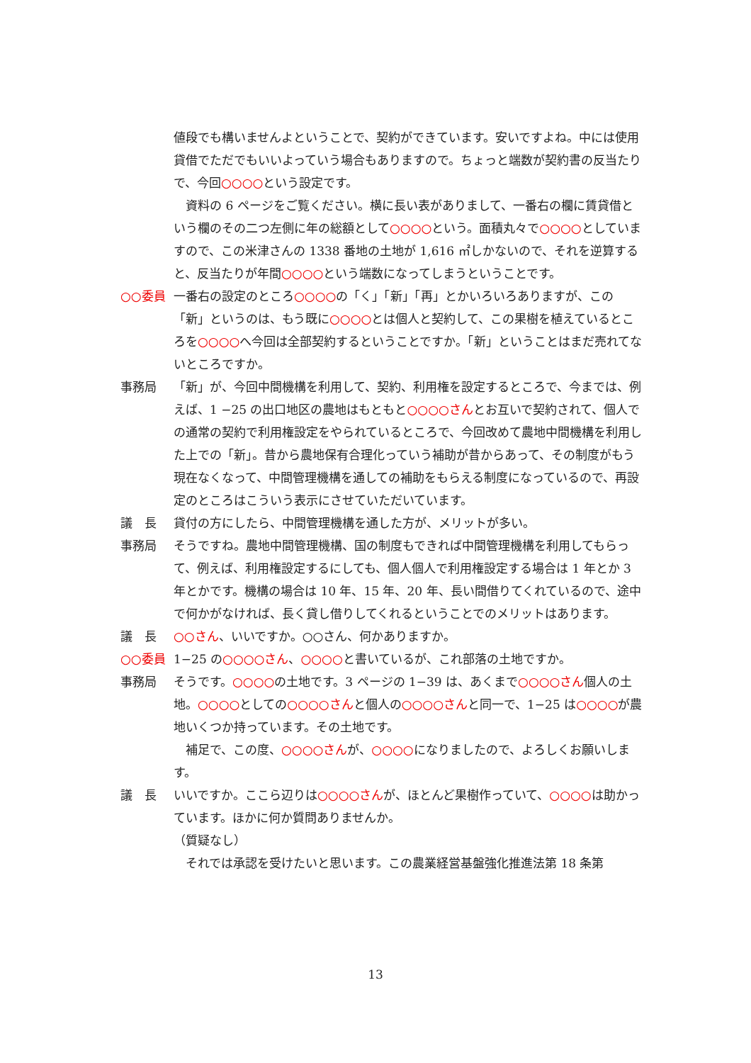値段でも構いませんよということで、契約ができています。安いですよね。中には使用貸借でただでもいいよっていう場合もありますので。ちょっと端数が契約書の反当たりで、今回○○○○という設定です。
　資料の 6 ページをご覧ください。横に長い表がありまして、一番右の欄に賃貸借という欄のその二つ左側に年の総額として○○○○という。面積丸々で○○○○としていますので、この米津さんの 1338 番地の土地が 1,616 ㎡しかないので、それを逆算すると、反当たりが年間○○○○という端数になってしまうということです。
○○委員 一番右の設定のところ○○○○の「く」「新」「再」とかいろいろありますが、この「新」というのは、もう既に○○○○とは個人と契約して、この果樹を植えているところを○○○○へ今回は全部契約するということですか。「新」ということはまだ売れてないところですか。
事務局 「新」が、今回中間機構を利用して、契約、利用権を設定するところで、今までは、例えば、1 −25 の出口地区の農地はもともと○○○○さんとお互いで契約されて、個人での通常の契約で利用権設定をやられているところで、今回改めて農地中間機構を利用した上での「新」。昔から農地保有合理化っていう補助が昔からあって、その制度がもう現在なくなって、中間管理機構を通しての補助をもらえる制度になっているので、再設定のところはこういう表示にさせていただいています。
議　長 貸付の方にしたら、中間管理機構を通した方が、メリットが多い。
事務局 そうですね。農地中間管理機構、国の制度もできれば中間管理機構を利用してもらって、例えば、利用権設定するにしても、個人個人で利用権設定する場合は 1 年とか 3 年とかです。機構の場合は 10 年、15 年、20 年、長い間借りてくれているので、途中で何かがなければ、長く貸し借りしてくれるということでのメリットはあります。
議　長 ○○さん、いいですか。○○さん、何かありますか。
○○委員 1−25 の○○○○さん、○○○○と書いているが、これ部落の土地ですか。
事務局 そうです。○○○○の土地です。3 ページの 1−39 は、あくまで○○○○さん個人の土地。○○○○としての○○○○さんと個人の○○○○さんと同一で、1−25 は○○○○が農地いくつか持っています。その土地です。
　補足で、この度、○○○○さんが、○○○○になりましたので、よろしくお願いします。
議　長 いいですか。ここら辺りは○○○○さんが、ほとんど果樹作っていて、○○○○は助かっています。ほかに何か質問ありませんか。
（質疑なし）
　それでは承認を受けたいと思います。この農業経営基盤強化推進法第 18 条第
13